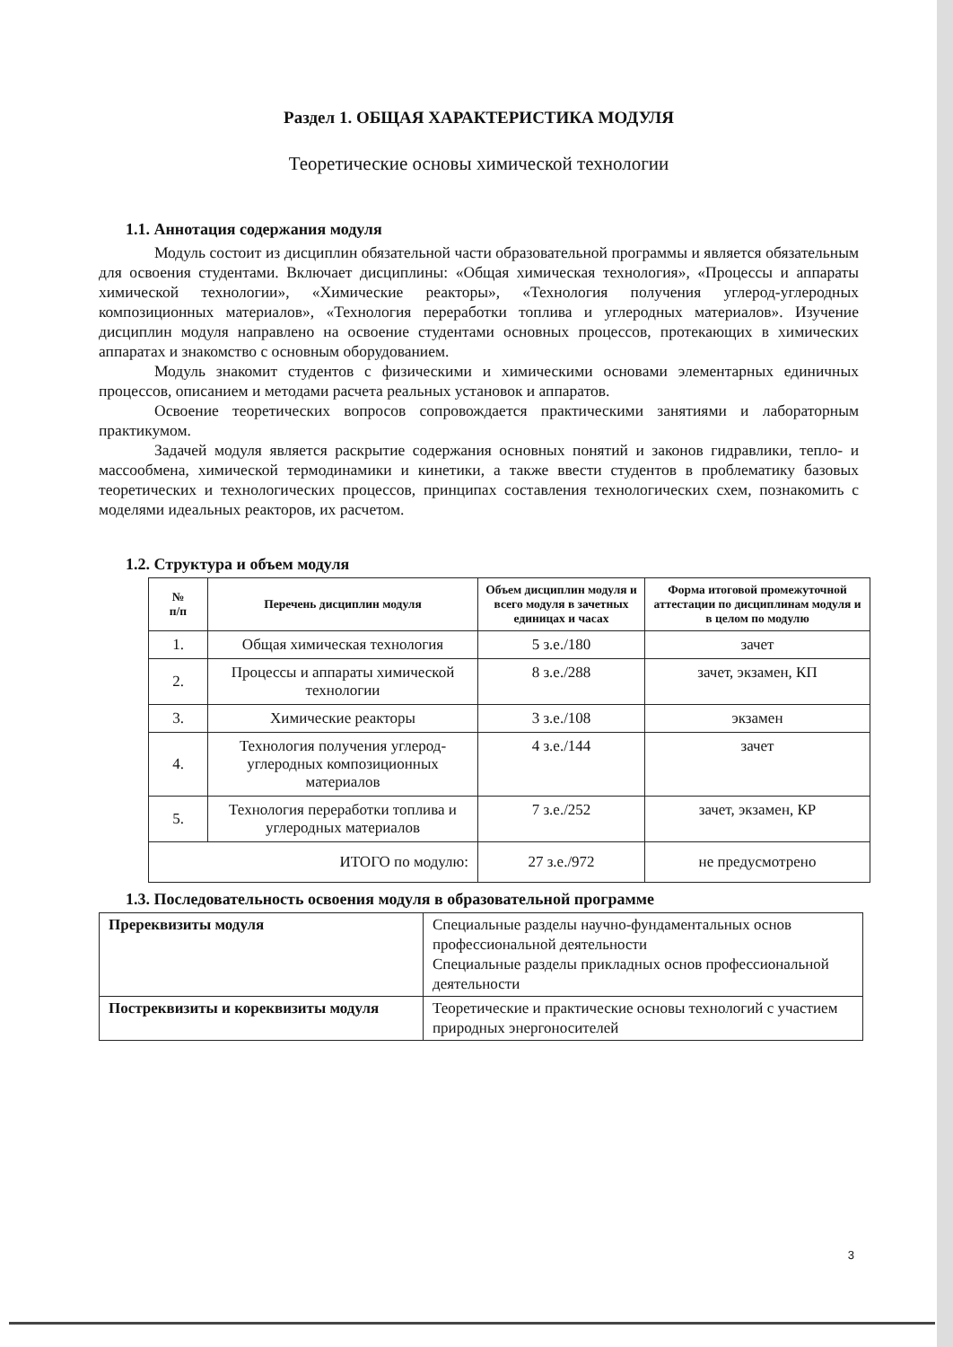Раздел 1. ОБЩАЯ ХАРАКТЕРИСТИКА МОДУЛЯ
Теоретические основы химической технологии
1.1. Аннотация содержания модуля
Модуль состоит из дисциплин обязательной части образовательной программы и является обязательным для освоения студентами. Включает дисциплины: «Общая химическая технология», «Процессы и аппараты химической технологии», «Химические реакторы», «Технология получения углерод-углеродных композиционных материалов», «Технология переработки топлива и углеродных материалов». Изучение дисциплин модуля направлено на освоение студентами основных процессов, протекающих в химических аппаратах и знакомство с основным оборудованием.
Модуль знакомит студентов с физическими и химическими основами элементарных единичных процессов, описанием и методами расчета реальных установок и аппаратов.
Освоение теоретических вопросов сопровождается практическими занятиями и лабораторным практикумом.
Задачей модуля является раскрытие содержания основных понятий и законов гидравлики, тепло- и массообмена, химической термодинамики и кинетики, а также ввести студентов в проблематику базовых теоретических и технологических процессов, принципах составления технологических схем, познакомить с моделями идеальных реакторов, их расчетом.
1.2. Структура и объем модуля
| № п/п | Перечень дисциплин модуля | Объем дисциплин модуля и всего модуля в зачетных единицах и часах | Форма итоговой промежуточной аттестации по дисциплинам модуля и в целом по модулю |
| --- | --- | --- | --- |
| 1. | Общая химическая технология | 5 з.е./180 | зачет |
| 2. | Процессы и аппараты химической технологии | 8 з.е./288 | зачет, экзамен, КП |
| 3. | Химические реакторы | 3 з.е./108 | экзамен |
| 4. | Технология получения углерод-углеродных композиционных материалов | 4 з.е./144 | зачет |
| 5. | Технология переработки топлива и углеродных материалов | 7 з.е./252 | зачет, экзамен, КР |
| ИТОГО по модулю: | | 27 з.е./972 | не предусмотрено |
1.3. Последовательность освоения модуля в образовательной программе
| Пререквизиты модуля | Специальные разделы научно-фундаментальных основ профессиональной деятельности Специальные разделы прикладных основ профессиональной деятельности |
| Постреквизиты и кореквизиты модуля | Теоретические и практические основы технологий с участием природных энергоносителей |
3